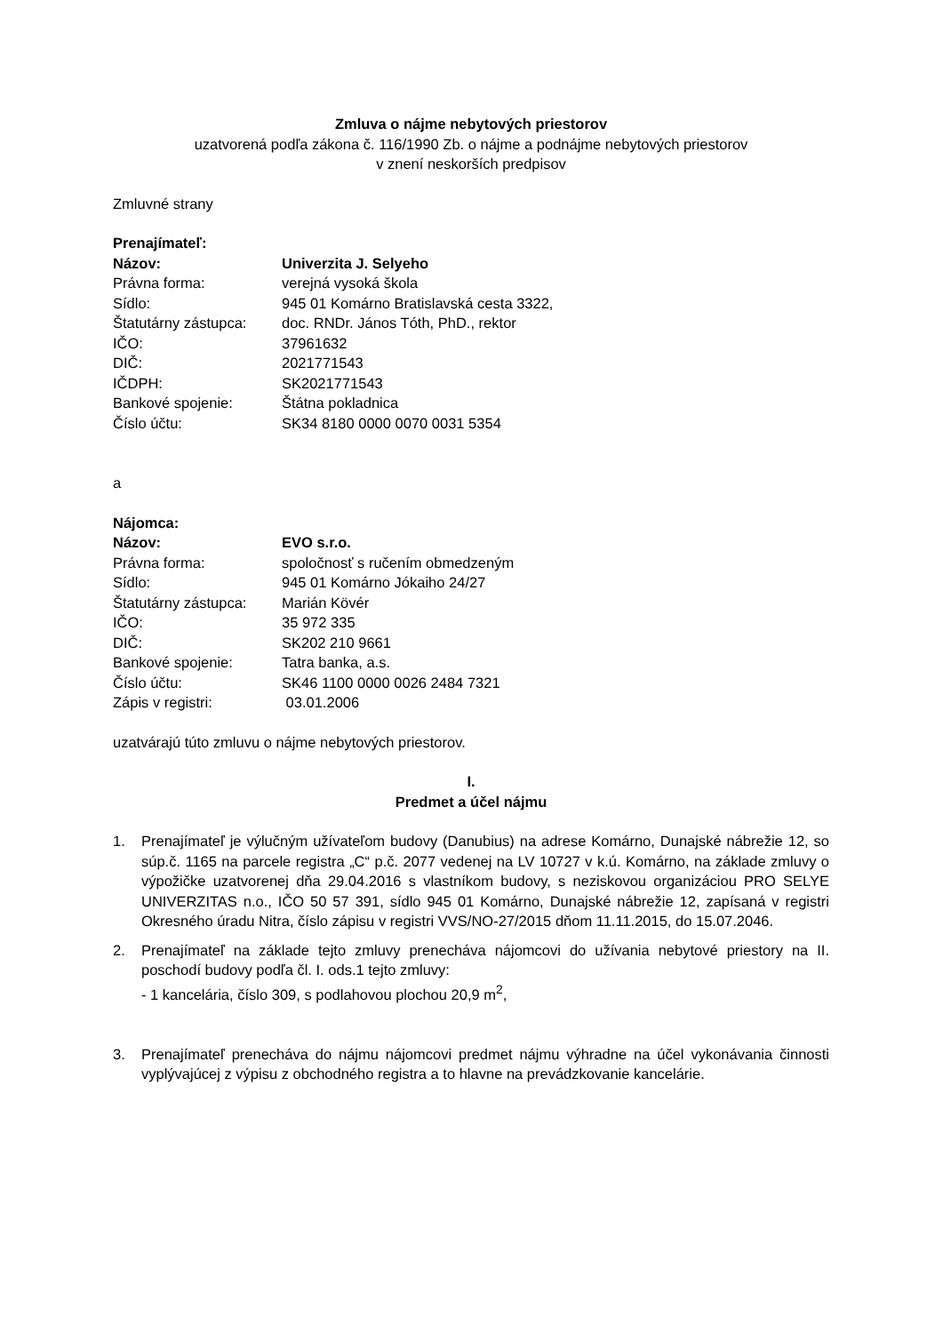Zmluva o nájme nebytových priestorov
uzatvorená podľa zákona č. 116/1990 Zb. o nájme a podnájme nebytových priestorov
v znení neskorších predpisov
Zmluvné strany
Prenajímateľ:
| Názov: | Univerzita J. Selyeho |
| Právna forma: | verejná vysoká škola |
| Sídlo: | 945 01 Komárno Bratislavská cesta 3322, |
| Štatutárny zástupca: | doc. RNDr. János Tóth, PhD., rektor |
| IČO: | 37961632 |
| DIČ: | 2021771543 |
| IČDPH: | SK2021771543 |
| Bankové spojenie: | Štátna pokladnica |
| Číslo účtu: | SK34 8180 0000 0070 0031 5354 |
a
Nájomca:
| Názov: | EVO s.r.o. |
| Právna forma: | spoločnosť s ručením obmedzeným |
| Sídlo: | 945 01 Komárno Jókaiho 24/27 |
| Štatutárny zástupca: | Marián Kövér |
| IČO: | 35 972 335 |
| DIČ: | SK202 210 9661 |
| Bankové spojenie: | Tatra banka, a.s. |
| Číslo účtu: | SK46 1100 0000 0026 2484 7321 |
| Zápis v registri: | 03.01.2006 |
uzatvárajú túto zmluvu o nájme nebytových priestorov.
I.
Predmet a účel nájmu
1. Prenajímateľ je výlučným užívateľom budovy (Danubius) na adrese Komárno, Dunajské nábrežie 12, so súp.č. 1165 na parcele registra „C“ p.č. 2077 vedenej na LV 10727 v k.ú. Komárno, na základe zmluvy o výpožičke uzatvorenej dňa 29.04.2016 s vlastníkom budovy, s neziskovou organizáciou PRO SELYE UNIVERZITAS n.o., IČO 50 57 391, sídlo 945 01 Komárno, Dunajské nábrežie 12, zapísaná v registri Okresného úradu Nitra, číslo zápisu v registri VVS/NO-27/2015 dňom 11.11.2015, do 15.07.2046.
2. Prenajímateľ na základe tejto zmluvy prenecháva nájomcovi do užívania nebytové priestory na II. poschodí budovy podľa čl. I. ods.1 tejto zmluvy:
- 1 kancelária, číslo 309, s podlahovou plochou 20,9 m<sup>2</sup>,
3. Prenajímateľ prenecháva do nájmu nájomcovi predmet nájmu výhradne na účel vykonávania činnosti vyplývajúcej z výpisu z obchodného registra a to hlavne na prevádzkovanie kancelárie.